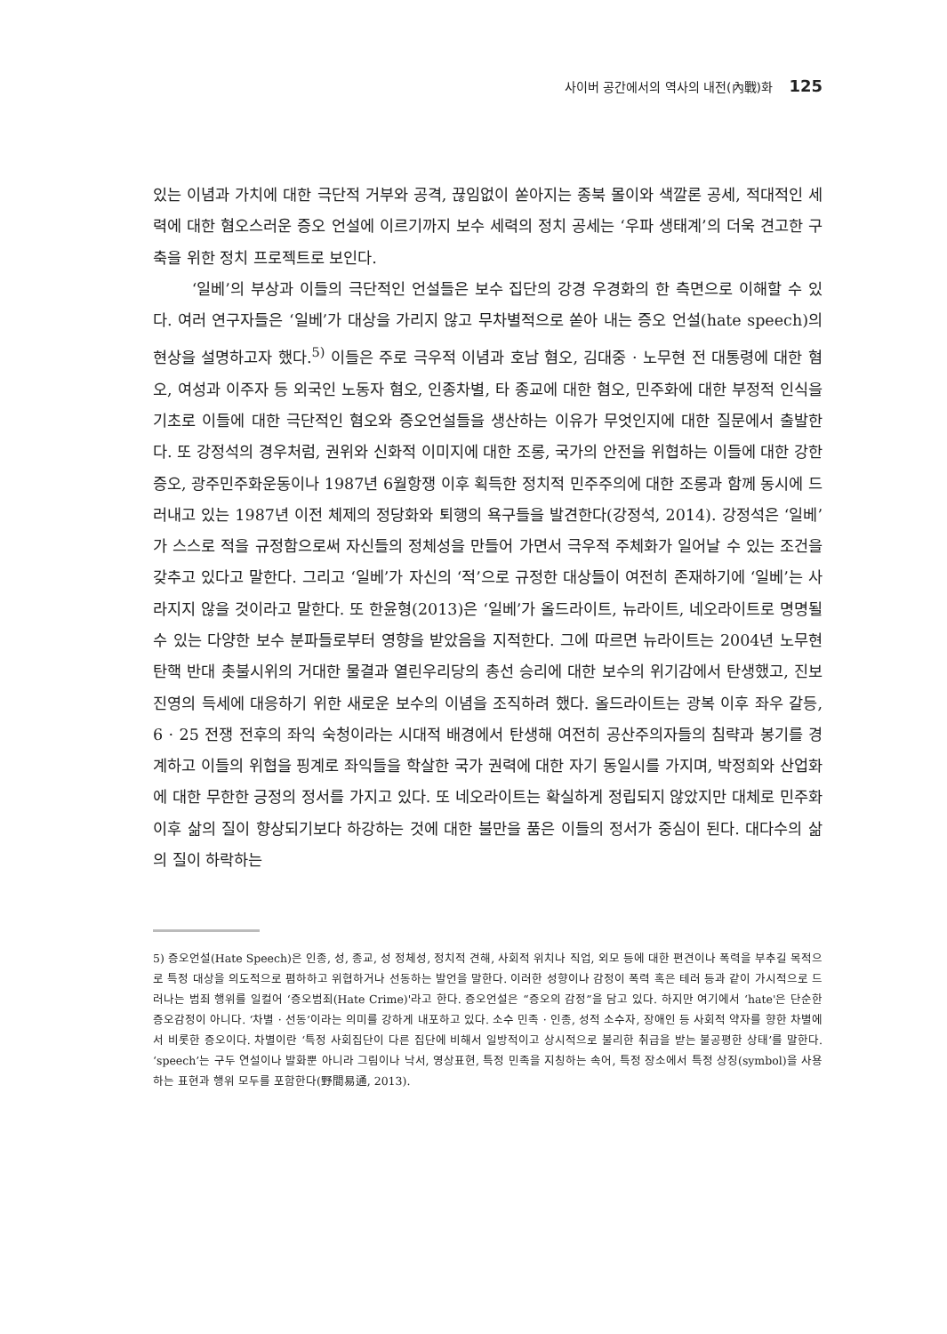사이버 공간에서의 역사의 내전(內戰)화 125
있는 이념과 가치에 대한 극단적 거부와 공격, 끊임없이 쏟아지는 종북 몰이와 색깔론 공세, 적대적인 세력에 대한 혐오스러운 증오 언설에 이르기까지 보수 세력의 정치 공세는 ‘우파 생태계’의 더욱 견고한 구축을 위한 정치 프로젝트로 보인다.
‘일베’의 부상과 이들의 극단적인 언설들은 보수 집단의 강경 우경화의 한 측면으로 이해할 수 있다. 여러 연구자들은 ‘일베’가 대상을 가리지 않고 무차별적으로 쏟아 내는 증오 언설(hate speech)의 현상을 설명하고자 했다.<sup>5)</sup> 이들은 주로 극우적 이념과 호남 혐오, 김대중 · 노무현 전 대통령에 대한 혐오, 여성과 이주자 등 외국인 노동자 혐오, 인종차별, 타 종교에 대한 혐오, 민주화에 대한 부정적 인식을 기초로 이들에 대한 극단적인 혐오와 증오언설들을 생산하는 이유가 무엇인지에 대한 질문에서 출발한다. 또 강정석의 경우처럼, 권위와 신화적 이미지에 대한 조롱, 국가의 안전을 위협하는 이들에 대한 강한 증오, 광주민주화운동이나 1987년 6월항쟁 이후 획득한 정치적 민주주의에 대한 조롱과 함께 동시에 드러내고 있는 1987년 이전 체제의 정당화와 퇴행의 욕구들을 발견한다(강정석, 2014). 강정석은 ‘일베’가 스스로 적을 규정함으로써 자신들의 정체성을 만들어 가면서 극우적 주체화가 일어날 수 있는 조건을 갖추고 있다고 말한다. 그리고 ‘일베’가 자신의 ‘적’으로 규정한 대상들이 여전히 존재하기에 ‘일베’는 사라지지 않을 것이라고 말한다. 또 한윤형(2013)은 ‘일베’가 올드라이트, 뉴라이트, 네오라이트로 명명될 수 있는 다양한 보수 분파들로부터 영향을 받았음을 지적한다. 그에 따르면 뉴라이트는 2004년 노무현 탄핵 반대 촛불시위의 거대한 물결과 열린우리당의 총선 승리에 대한 보수의 위기감에서 탄생했고, 진보 진영의 득세에 대응하기 위한 새로운 보수의 이념을 조직하려 했다. 올드라이트는 광복 이후 좌우 갈등, 6 · 25 전쟁 전후의 좌익 숙청이라는 시대적 배경에서 탄생해 여전히 공산주의자들의 침략과 봉기를 경계하고 이들의 위협을 핑계로 좌익들을 학살한 국가 권력에 대한 자기 동일시를 가지며, 박정희와 산업화에 대한 무한한 긍정의 정서를 가지고 있다. 또 네오라이트는 확실하게 정립되지 않았지만 대체로 민주화 이후 삶의 질이 향상되기보다 하강하는 것에 대한 불만을 품은 이들의 정서가 중심이 된다. 대다수의 삶의 질이 하락하는
5) 증오언설(Hate Speech)은 인종, 성, 종교, 성 정체성, 정치적 견해, 사회적 위치나 직업, 외모 등에 대한 편견이나 폭력을 부추길 목적으로 특정 대상을 의도적으로 폄하하고 위협하거나 선동하는 발언을 말한다. 이러한 성향이나 감정이 폭력 혹은 테러 등과 같이 가시적으로 드러나는 범죄 행위를 일컬어 ‘증오범죄(Hate Crime)'라고 한다. 증오언설은 “증오의 감정”을 담고 있다. 하지만 여기에서 ‘hate'은 단순한 증오감정이 아니다. ‘차별 · 선동’이라는 의미를 강하게 내포하고 있다. 소수 민족 · 인종, 성적 소수자, 장애인 등 사회적 약자를 향한 차별에서 비롯한 증오이다. 차별이란 ‘특정 사회집단이 다른 집단에 비해서 일방적이고 상시적으로 불리한 취급을 받는 불공평한 상태’를 말한다. ‘speech’는 구두 연설이나 발화뿐 아니라 그림이나 낙서, 영상표현, 특정 민족을 지칭하는 속어, 특정 장소에서 특정 상징(symbol)을 사용하는 표현과 행위 모두를 포함한다(野間易通, 2013).